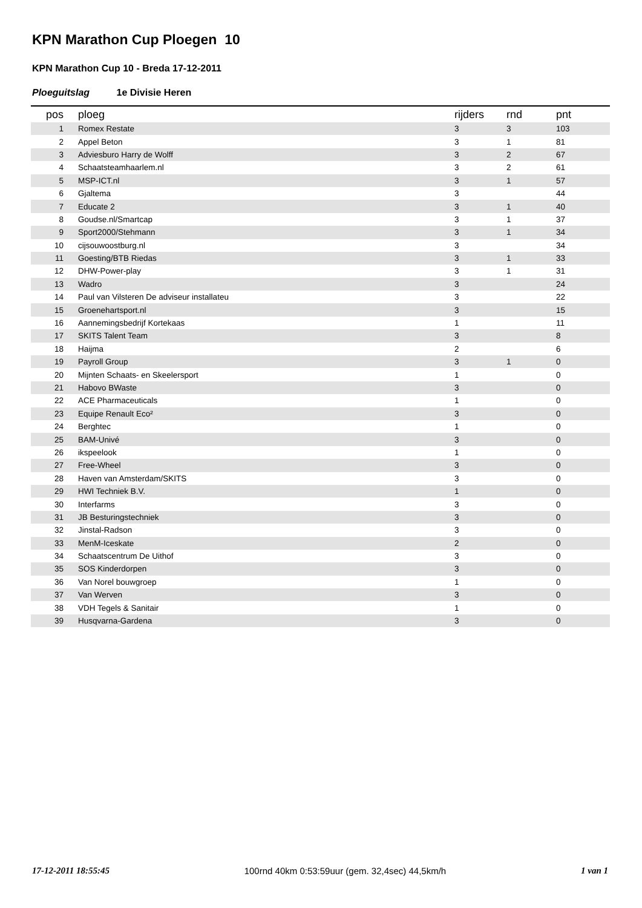KPN Marathon Cup Ploegen 10
KPN Marathon Cup 10 - Breda 17-12-2011
Ploeguitslag 1e Divisie Heren
| pos | ploeg | rijders | rnd | pnt |
| --- | --- | --- | --- | --- |
| 1 | Romex Restate | 3 | 3 | 103 |
| 2 | Appel Beton | 3 | 1 | 81 |
| 3 | Adviesburo Harry de Wolff | 3 | 2 | 67 |
| 4 | Schaatsteamhaarlem.nl | 3 | 2 | 61 |
| 5 | MSP-ICT.nl | 3 | 1 | 57 |
| 6 | Gjaltema | 3 | | 44 |
| 7 | Educate 2 | 3 | 1 | 40 |
| 8 | Goudse.nl/Smartcap | 3 | 1 | 37 |
| 9 | Sport2000/Stehmann | 3 | 1 | 34 |
| 10 | cijsouwoostburg.nl | 3 | | 34 |
| 11 | Goesting/BTB Riedas | 3 | 1 | 33 |
| 12 | DHW-Power-play | 3 | 1 | 31 |
| 13 | Wadro | 3 | | 24 |
| 14 | Paul van Vilsteren De adviseur installateu | 3 | | 22 |
| 15 | Groenehartsport.nl | 3 | | 15 |
| 16 | Aannemingsbedrijf Kortekaas | 1 | | 11 |
| 17 | SKITS Talent Team | 3 | | 8 |
| 18 | Haijma | 2 | | 6 |
| 19 | Payroll Group | 3 | 1 | 0 |
| 20 | Mijnten Schaats- en Skeelersport | 1 | | 0 |
| 21 | Habovo BWaste | 3 | | 0 |
| 22 | ACE Pharmaceuticals | 1 | | 0 |
| 23 | Equipe Renault Eco² | 3 | | 0 |
| 24 | Berghtec | 1 | | 0 |
| 25 | BAM-Univé | 3 | | 0 |
| 26 | ikspeelook | 1 | | 0 |
| 27 | Free-Wheel | 3 | | 0 |
| 28 | Haven van Amsterdam/SKITS | 3 | | 0 |
| 29 | HWI Techniek B.V. | 1 | | 0 |
| 30 | Interfarms | 3 | | 0 |
| 31 | JB Besturingstechniek | 3 | | 0 |
| 32 | Jinstal-Radson | 3 | | 0 |
| 33 | MenM-Iceskate | 2 | | 0 |
| 34 | Schaatscentrum De Uithof | 3 | | 0 |
| 35 | SOS Kinderdorpen | 3 | | 0 |
| 36 | Van Norel bouwgroep | 1 | | 0 |
| 37 | Van Werven | 3 | | 0 |
| 38 | VDH Tegels & Sanitair | 1 | | 0 |
| 39 | Husqvarna-Gardena | 3 | | 0 |
17-12-2011 18:55:45 100rnd 40km 0:53:59uur (gem. 32,4sec) 44,5km/h 1 van 1